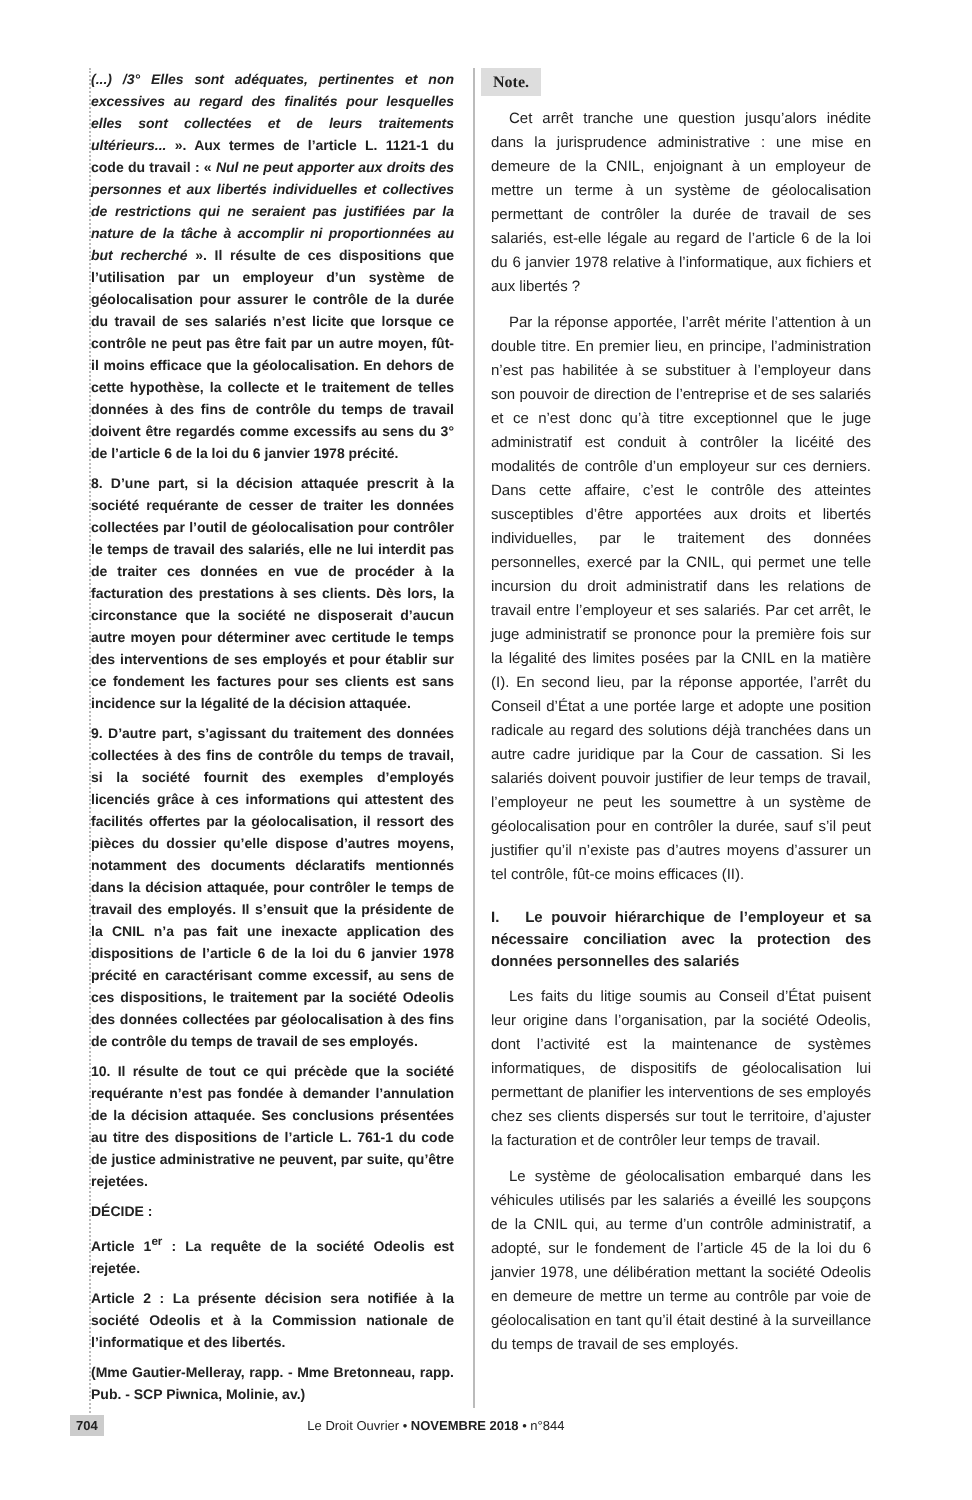(...) /3° Elles sont adéquates, pertinentes et non excessives au regard des finalités pour lesquelles elles sont collectées et de leurs traitements ultérieurs... ». Aux termes de l’article L. 1121-1 du code du travail : « Nul ne peut apporter aux droits des personnes et aux libertés individuelles et collectives de restrictions qui ne seraient pas justifiées par la nature de la tâche à accomplir ni proportionnées au but recherché ». Il résulte de ces dispositions que l’utilisation par un employeur d’un système de géolocalisation pour assurer le contrôle de la durée du travail de ses salariés n’est licite que lorsque ce contrôle ne peut pas être fait par un autre moyen, fût-il moins efficace que la géolocalisation. En dehors de cette hypothèse, la collecte et le traitement de telles données à des fins de contrôle du temps de travail doivent être regardés comme excessifs au sens du 3° de l’article 6 de la loi du 6 janvier 1978 précité.
8. D’une part, si la décision attaquée prescrit à la société requérante de cesser de traiter les données collectées par l’outil de géolocalisation pour contrôler le temps de travail des salariés, elle ne lui interdit pas de traiter ces données en vue de procéder à la facturation des prestations à ses clients. Dès lors, la circonstance que la société ne disposerait d’aucun autre moyen pour déterminer avec certitude le temps des interventions de ses employés et pour établir sur ce fondement les factures pour ses clients est sans incidence sur la légalité de la décision attaquée.
9. D’autre part, s’agissant du traitement des données collectées à des fins de contrôle du temps de travail, si la société fournit des exemples d’employés licenciés grâce à ces informations qui attestent des facilités offertes par la géolocalisation, il ressort des pièces du dossier qu’elle dispose d’autres moyens, notamment des documents déclaratifs mentionnés dans la décision attaquée, pour contrôler le temps de travail des employés. Il s’ensuit que la présidente de la CNIL n’a pas fait une inexacte application des dispositions de l’article 6 de la loi du 6 janvier 1978 précité en caractérisant comme excessif, au sens de ces dispositions, le traitement par la société Odeolis des données collectées par géolocalisation à des fins de contrôle du temps de travail de ses employés.
10. Il résulte de tout ce qui précède que la société requérante n’est pas fondée à demander l’annulation de la décision attaquée. Ses conclusions présentées au titre des dispositions de l’article L. 761-1 du code de justice administrative ne peuvent, par suite, qu’être rejetées.
DÉCIDE :
Article 1<sup>er</sup> : La requête de la société Odeolis est rejetée.
Article 2 : La présente décision sera notifiée à la société Odeolis et à la Commission nationale de l’informatique et des libertés.
(Mme Gautier-Melleray, rapp. - Mme Bretonneau, rapp. Pub. - SCP Piwnica, Molinie, av.)
Note.
Cet arrêt tranche une question jusqu’alors inédite dans la jurisprudence administrative : une mise en demeure de la CNIL, enjoignant à un employeur de mettre un terme à un système de géolocalisation permettant de contrôler la durée de travail de ses salariés, est-elle légale au regard de l’article 6 de la loi du 6 janvier 1978 relative à l’informatique, aux fichiers et aux libertés ?
Par la réponse apportée, l’arrêt mérite l’attention à un double titre. En premier lieu, en principe, l’administration n’est pas habilitée à se substituer à l’employeur dans son pouvoir de direction de l’entreprise et de ses salariés et ce n’est donc qu’à titre exceptionnel que le juge administratif est conduit à contrôler la licéité des modalités de contrôle d’un employeur sur ces derniers. Dans cette affaire, c’est le contrôle des atteintes susceptibles d’être apportées aux droits et libertés individuelles, par le traitement des données personnelles, exercé par la CNIL, qui permet une telle incursion du droit administratif dans les relations de travail entre l’employeur et ses salariés. Par cet arrêt, le juge administratif se prononce pour la première fois sur la légalité des limites posées par la CNIL en la matière (I). En second lieu, par la réponse apportée, l’arrêt du Conseil d’État a une portée large et adopte une position radicale au regard des solutions déjà tranchées dans un autre cadre juridique par la Cour de cassation. Si les salariés doivent pouvoir justifier de leur temps de travail, l’employeur ne peut les soumettre à un système de géolocalisation pour en contrôler la durée, sauf s’il peut justifier qu’il n’existe pas d’autres moyens d’assurer un tel contrôle, fût-ce moins efficaces (II).
I. Le pouvoir hiérarchique de l’employeur et sa nécessaire conciliation avec la protection des données personnelles des salariés
Les faits du litige soumis au Conseil d’État puisent leur origine dans l’organisation, par la société Odeolis, dont l’activité est la maintenance de systèmes informatiques, de dispositifs de géolocalisation lui permettant de planifier les interventions de ses employés chez ses clients dispersés sur tout le territoire, d’ajuster la facturation et de contrôler leur temps de travail.
Le système de géolocalisation embarqué dans les véhicules utilisés par les salariés a éveillé les soupçons de la CNIL qui, au terme d’un contrôle administratif, a adopté, sur le fondement de l’article 45 de la loi du 6 janvier 1978, une délibération mettant la société Odeolis en demeure de mettre un terme au contrôle par voie de géolocalisation en tant qu’il était destiné à la surveillance du temps de travail de ses employés.
704 Le Droit Ouvrier • NOVEMBRE 2018 • n°844